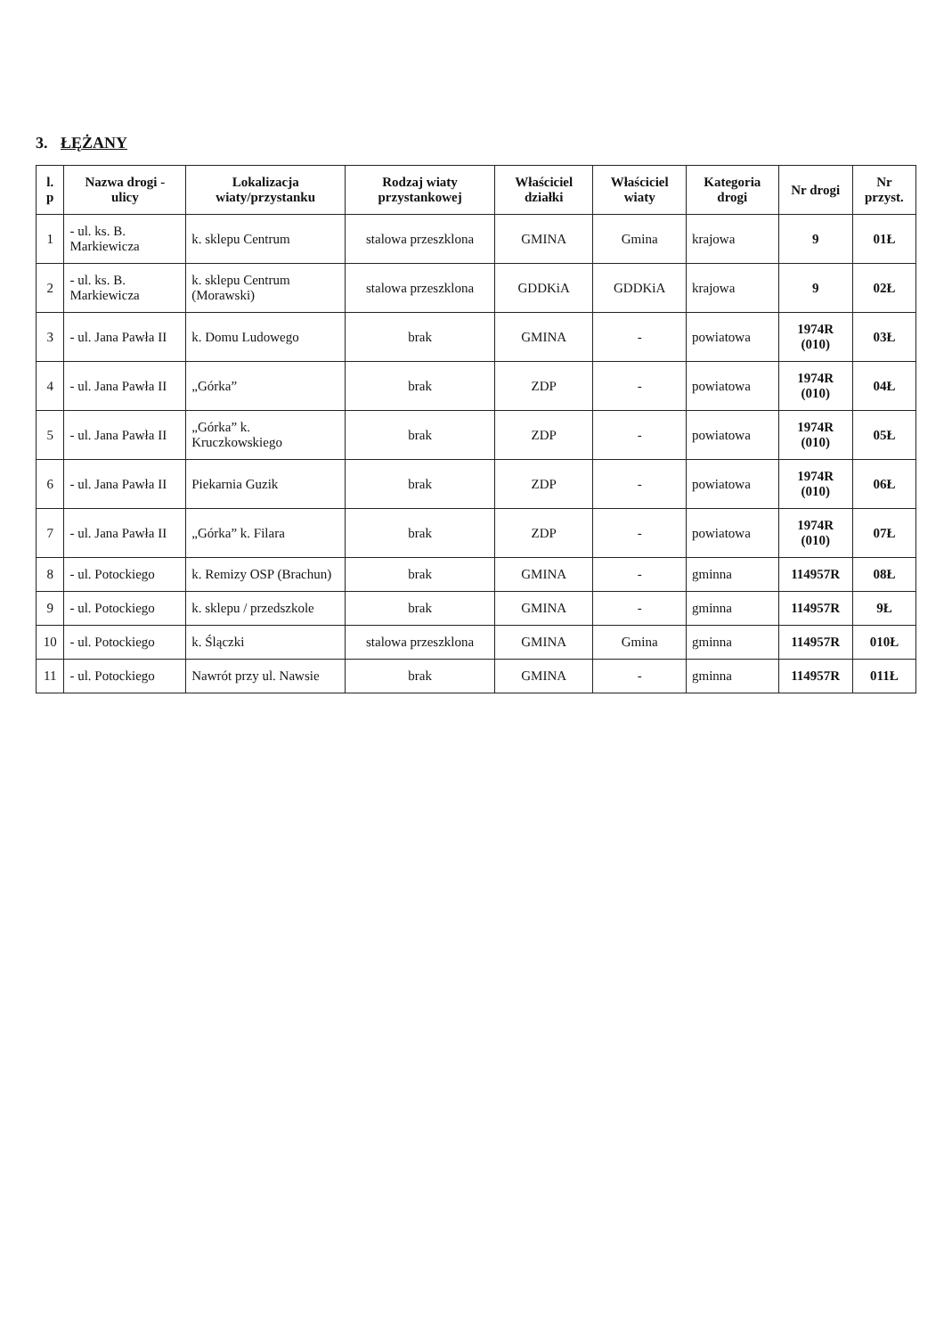3. ŁĘŻANY
| l. p | Nazwa drogi - ulicy | Lokalizacja wiaty/przystanku | Rodzaj wiaty przystankowej | Właściciel działki | Właściciel wiaty | Kategoria drogi | Nr drogi | Nr przyst. |
| --- | --- | --- | --- | --- | --- | --- | --- | --- |
| 1 | - ul. ks. B. Markiewicza | k. sklepu Centrum | stalowa przeszklona | GMINA | Gmina | krajowa | 9 | 01Ł |
| 2 | - ul. ks. B. Markiewicza | k. sklepu Centrum (Morawski) | stalowa przeszklona | GDDKiA | GDDKiA | krajowa | 9 | 02Ł |
| 3 | - ul. Jana Pawła II | k. Domu Ludowego | brak | GMINA | - | powiatowa | 1974R (010) | 03Ł |
| 4 | - ul. Jana Pawła II | „Górka” | brak | ZDP | - | powiatowa | 1974R (010) | 04Ł |
| 5 | - ul. Jana Pawła II | „Górka” k. Kruczkowskiego | brak | ZDP | - | powiatowa | 1974R (010) | 05Ł |
| 6 | - ul. Jana Pawła II | Piekarnia Guzik | brak | ZDP | - | powiatowa | 1974R (010) | 06Ł |
| 7 | - ul. Jana Pawła II | „Górka” k. Filara | brak | ZDP | - | powiatowa | 1974R (010) | 07Ł |
| 8 | - ul. Potockiego | k. Remizy OSP (Brachun) | brak | GMINA | - | gminna | 114957R | 08Ł |
| 9 | - ul. Potockiego | k. sklepu / przedszkole | brak | GMINA | - | gminna | 114957R | 9Ł |
| 10 | - ul. Potockiego | k. Ślączki | stalowa przeszklona | GMINA | Gmina | gminna | 114957R | 010Ł |
| 11 | - ul. Potockiego | Nawrót przy ul. Nawsie | brak | GMINA | - | gminna | 114957R | 011Ł |